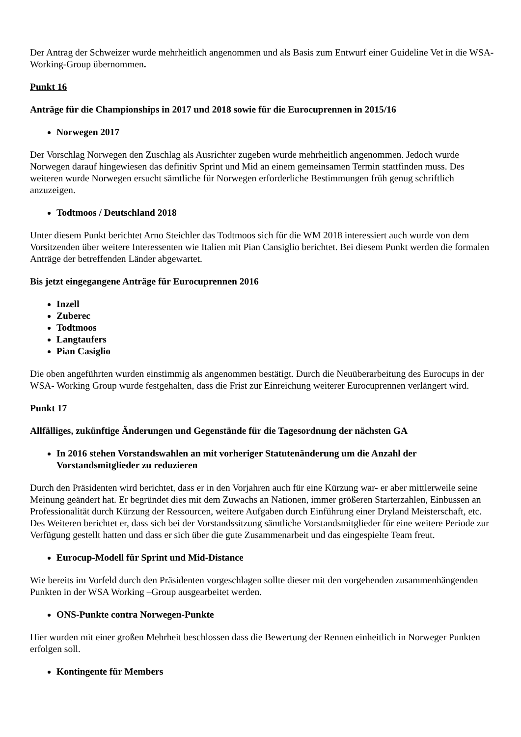Der Antrag der Schweizer wurde mehrheitlich angenommen und als Basis zum Entwurf einer Guideline Vet in die WSA-Working-Group übernommen.
Punkt 16
Anträge für die Championships in 2017 und 2018 sowie für die Eurocuprennen in 2015/16
Norwegen 2017
Der Vorschlag Norwegen den Zuschlag als Ausrichter zugeben wurde mehrheitlich angenommen. Jedoch wurde Norwegen darauf hingewiesen das definitiv Sprint und Mid an einem gemeinsamen Termin stattfinden muss. Des weiteren wurde Norwegen ersucht sämtliche für Norwegen erforderliche Bestimmungen früh genug schriftlich anzuzeigen.
Todtmoos / Deutschland 2018
Unter diesem Punkt berichtet Arno Steichler das Todtmoos sich für die WM 2018 interessiert auch wurde von dem Vorsitzenden über weitere Interessenten wie Italien mit Pian Cansiglio berichtet. Bei diesem Punkt werden die formalen Anträge der betreffenden Länder abgewartet.
Bis jetzt eingegangene Anträge für Eurocuprennen 2016
Inzell
Zuberec
Todtmoos
Langtaufers
Pian Casiglio
Die oben angeführten wurden einstimmig als angenommen bestätigt. Durch die Neuüberarbeitung des Eurocups in der WSA- Working Group wurde festgehalten, dass die Frist zur Einreichung weiterer Eurocuprennen verlängert wird.
Punkt 17
Allfälliges, zukünftige Änderungen und Gegenstände für die Tagesordnung der nächsten GA
In 2016 stehen Vorstandswahlen an mit vorheriger Statutenänderung um die Anzahl der Vorstandsmitglieder zu reduzieren
Durch den Präsidenten wird berichtet, dass er in den Vorjahren auch für eine Kürzung war- er aber mittlerweile seine Meinung geändert hat. Er begründet dies mit dem Zuwachs an Nationen, immer größeren Starterzahlen, Einbussen an Professionalität durch Kürzung der Ressourcen, weitere Aufgaben durch Einführung einer Dryland Meisterschaft, etc. Des Weiteren berichtet er, dass sich bei der Vorstandssitzung sämtliche Vorstandsmitglieder für eine weitere Periode zur Verfügung gestellt hatten und dass er sich über die gute Zusammenarbeit und das eingespielte Team freut.
Eurocup-Modell für Sprint und Mid-Distance
Wie bereits im Vorfeld durch den Präsidenten vorgeschlagen sollte dieser mit den vorgehenden zusammenhängenden Punkten in der WSA Working –Group ausgearbeitet werden.
ONS-Punkte contra Norwegen-Punkte
Hier wurden mit einer großen Mehrheit beschlossen dass die Bewertung der Rennen einheitlich in Norweger Punkten erfolgen soll.
Kontingente für Members